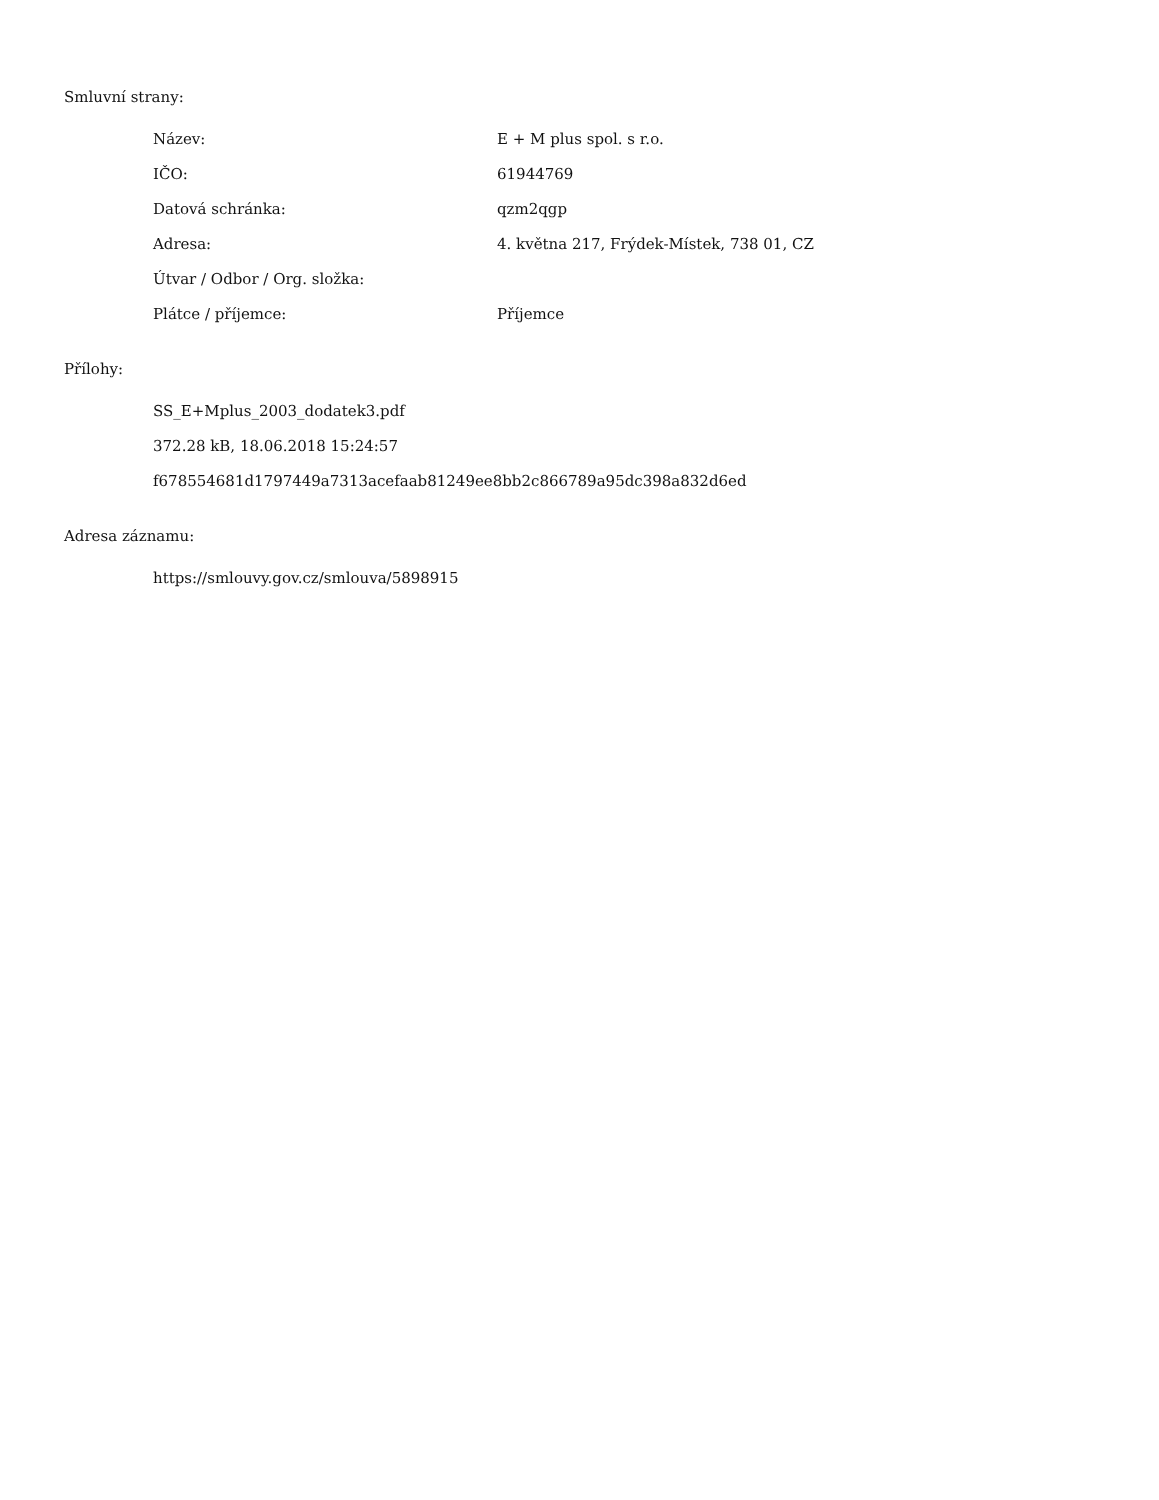Smluvní strany:
| Název: | E + M plus spol. s r.o. |
| IČO: | 61944769 |
| Datová schránka: | qzm2qgp |
| Adresa: | 4. května 217, Frýdek-Místek, 738 01, CZ |
| Útvar / Odbor / Org. složka: | |
| Plátce / příjemce: | Příjemce |
Přílohy:
SS_E+Mplus_2003_dodatek3.pdf
372.28 kB, 18.06.2018 15:24:57
f678554681d1797449a7313acefaab81249ee8bb2c866789a95dc398a832d6ed
Adresa záznamu:
https://smlouvy.gov.cz/smlouva/5898915